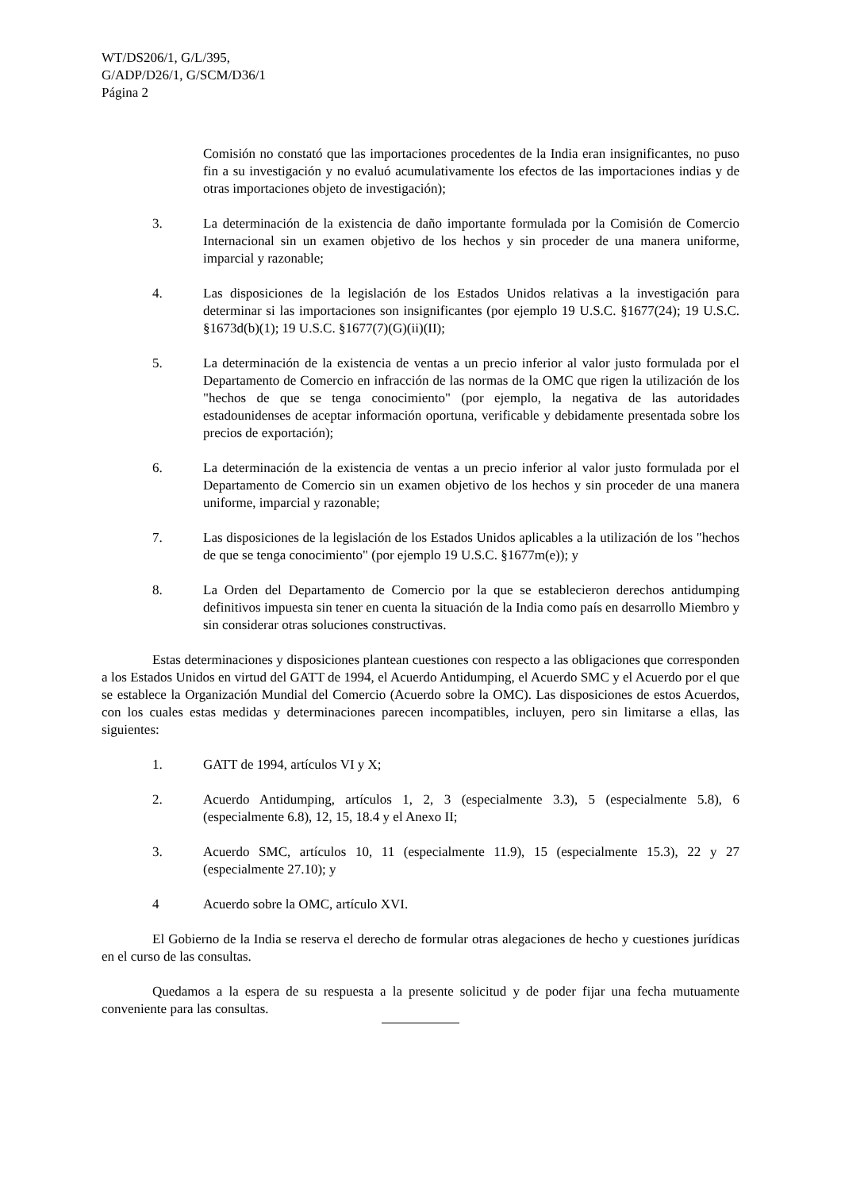WT/DS206/1, G/L/395,
G/ADP/D26/1, G/SCM/D36/1
Página 2
Comisión no constató que las importaciones procedentes de la India eran insignificantes, no puso fin a su investigación y no evaluó acumulativamente los efectos de las importaciones indias y de otras importaciones objeto de investigación);
3. La determinación de la existencia de daño importante formulada por la Comisión de Comercio Internacional sin un examen objetivo de los hechos y sin proceder de una manera uniforme, imparcial y razonable;
4. Las disposiciones de la legislación de los Estados Unidos relativas a la investigación para determinar si las importaciones son insignificantes (por ejemplo 19 U.S.C. §1677(24); 19 U.S.C. §1673d(b)(1); 19 U.S.C. §1677(7)(G)(ii)(II);
5. La determinación de la existencia de ventas a un precio inferior al valor justo formulada por el Departamento de Comercio en infracción de las normas de la OMC que rigen la utilización de los "hechos de que se tenga conocimiento" (por ejemplo, la negativa de las autoridades estadounidenses de aceptar información oportuna, verificable y debidamente presentada sobre los precios de exportación);
6. La determinación de la existencia de ventas a un precio inferior al valor justo formulada por el Departamento de Comercio sin un examen objetivo de los hechos y sin proceder de una manera uniforme, imparcial y razonable;
7. Las disposiciones de la legislación de los Estados Unidos aplicables a la utilización de los "hechos de que se tenga conocimiento" (por ejemplo 19 U.S.C. §1677m(e)); y
8. La Orden del Departamento de Comercio por la que se establecieron derechos antidumping definitivos impuesta sin tener en cuenta la situación de la India como país en desarrollo Miembro y sin considerar otras soluciones constructivas.
Estas determinaciones y disposiciones plantean cuestiones con respecto a las obligaciones que corresponden a los Estados Unidos en virtud del GATT de 1994, el Acuerdo Antidumping, el Acuerdo SMC y el Acuerdo por el que se establece la Organización Mundial del Comercio (Acuerdo sobre la OMC). Las disposiciones de estos Acuerdos, con los cuales estas medidas y determinaciones parecen incompatibles, incluyen, pero sin limitarse a ellas, las siguientes:
1. GATT de 1994, artículos VI y X;
2. Acuerdo Antidumping, artículos 1, 2, 3 (especialmente 3.3), 5 (especialmente 5.8), 6 (especialmente 6.8), 12, 15, 18.4 y el Anexo II;
3. Acuerdo SMC, artículos 10, 11 (especialmente 11.9), 15 (especialmente 15.3), 22 y 27 (especialmente 27.10); y
4 Acuerdo sobre la OMC, artículo XVI.
El Gobierno de la India se reserva el derecho de formular otras alegaciones de hecho y cuestiones jurídicas en el curso de las consultas.
Quedamos a la espera de su respuesta a la presente solicitud y de poder fijar una fecha mutuamente conveniente para las consultas.